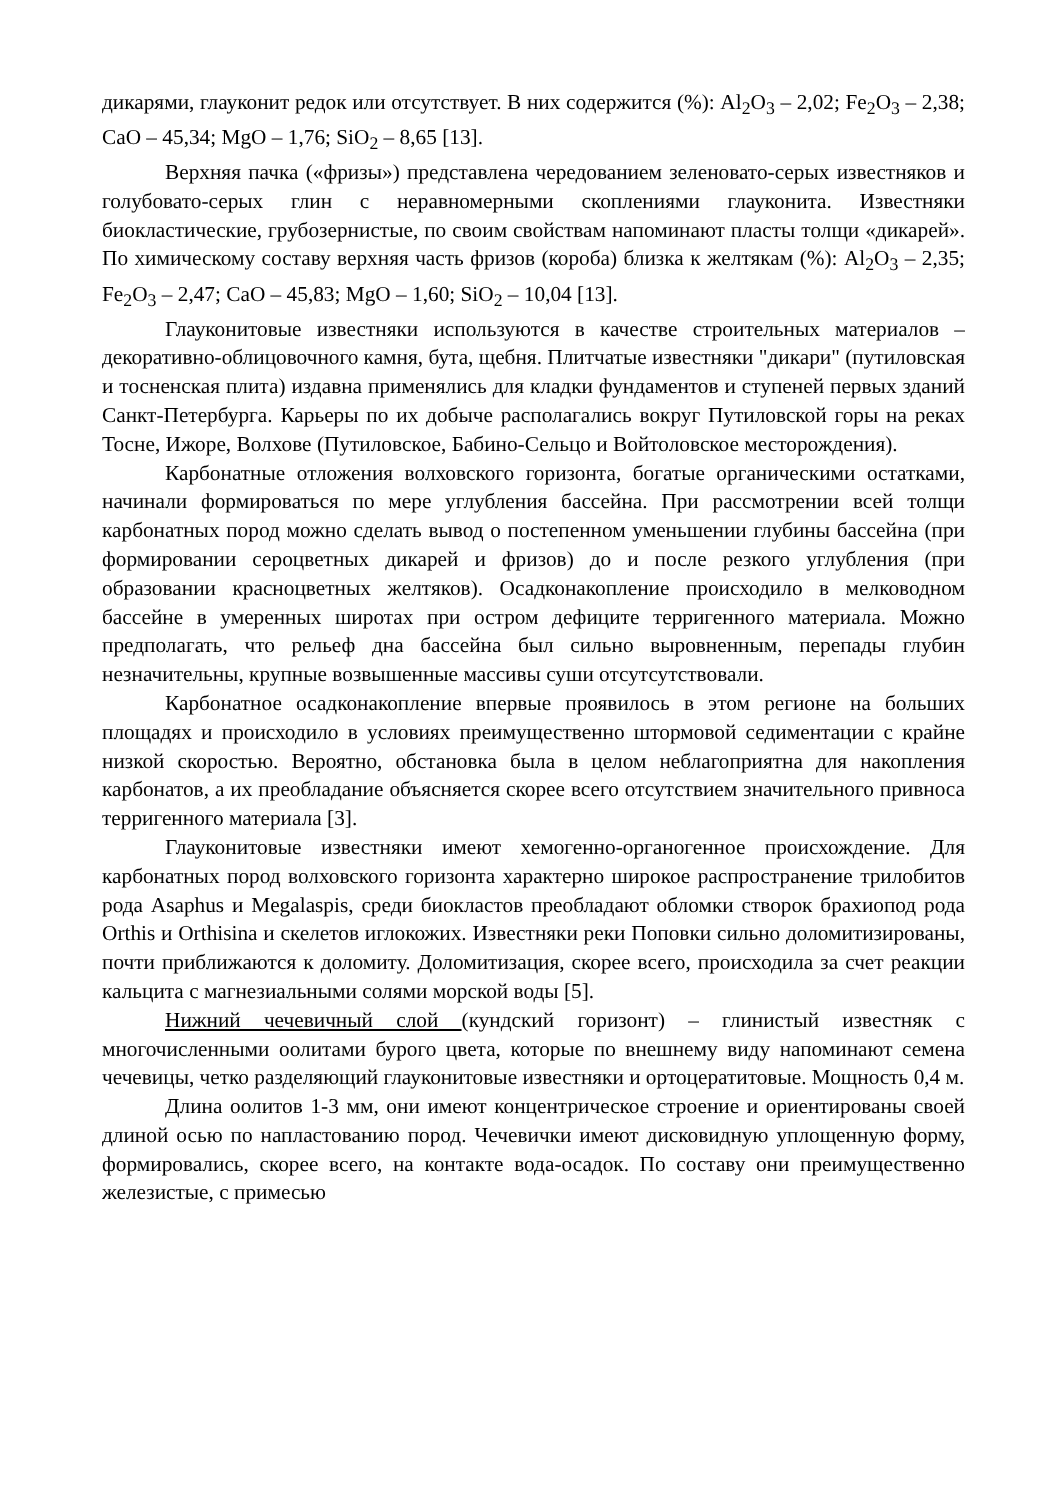дикарями, глауконит редок или отсутствует. В них содержится (%): Al<sub>2</sub>O<sub>3</sub> – 2,02; Fe<sub>2</sub>O<sub>3</sub> – 2,38; CaO – 45,34; MgO – 1,76; SiO<sub>2</sub> – 8,65 [13].
Верхняя пачка («фризы») представлена чередованием зеленовато-серых известняков и голубовато-серых глин с неравномерными скоплениями глауконита. Известняки биокластические, грубозернистые, по своим свойствам напоминают пласты толщи «дикарей». По химическому составу верхняя часть фризов (короба) близка к желтякам (%): Al<sub>2</sub>O<sub>3</sub> – 2,35; Fe<sub>2</sub>O<sub>3</sub> – 2,47; CaO – 45,83; MgO – 1,60; SiO<sub>2</sub> – 10,04 [13].
Глауконитовые известняки используются в качестве строительных материалов – декоративно-облицовочного камня, бута, щебня. Плитчатые известняки "дикари" (путиловская и тосненская плита) издавна применялись для кладки фундаментов и ступеней первых зданий Санкт-Петербурга. Карьеры по их добыче располагались вокруг Путиловской горы на реках Тосне, Ижоре, Волхове (Путиловское, Бабино-Сельцо и Войтоловское месторождения).
Карбонатные отложения волховского горизонта, богатые органическими остатками, начинали формироваться по мере углубления бассейна. При рассмотрении всей толщи карбонатных пород можно сделать вывод о постепенном уменьшении глубины бассейна (при формировании сероцветных дикарей и фризов) до и после резкого углубления (при образовании красноцветных желтяков). Осадконакопление происходило в мелководном бассейне в умеренных широтах при остром дефиците терригенного материала. Можно предполагать, что рельеф дна бассейна был сильно выровненным, перепады глубин незначительны, крупные возвышенные массивы суши отсутсутствовали.
Карбонатное осадконакопление впервые проявилось в этом регионе на больших площадях и происходило в условиях преимущественно штормовой седиментации с крайне низкой скоростью. Вероятно, обстановка была в целом неблагоприятна для накопления карбонатов, а их преобладание объясняется скорее всего отсутствием значительного привноса терригенного материала [3].
Глауконитовые известняки имеют хемогенно-органогенное происхождение. Для карбонатных пород волховского горизонта характерно широкое распространение трилобитов рода Asaphus и Megalaspis, среди биокластов преобладают обломки створок брахиопод рода Orthis и Orthisina и скелетов иглокожих. Известняки реки Поповки сильно доломитизированы, почти приближаются к доломиту. Доломитизация, скорее всего, происходила за счет реакции кальцита с магнезиальными солями морской воды [5].
Нижний чечевичный слой (кундский горизонт) – глинистый известняк с многочисленными оолитами бурого цвета, которые по внешнему виду напоминают семена чечевицы, четко разделяющий глауконитовые известняки и ортоцератитовые. Мощность 0,4 м.
Длина оолитов 1-3 мм, они имеют концентрическое строение и ориентированы своей длиной осью по напластованию пород. Чечевички имеют дисковидную уплощенную форму, формировались, скорее всего, на контакте вода-осадок. По составу они преимущественно железистые, с примесью